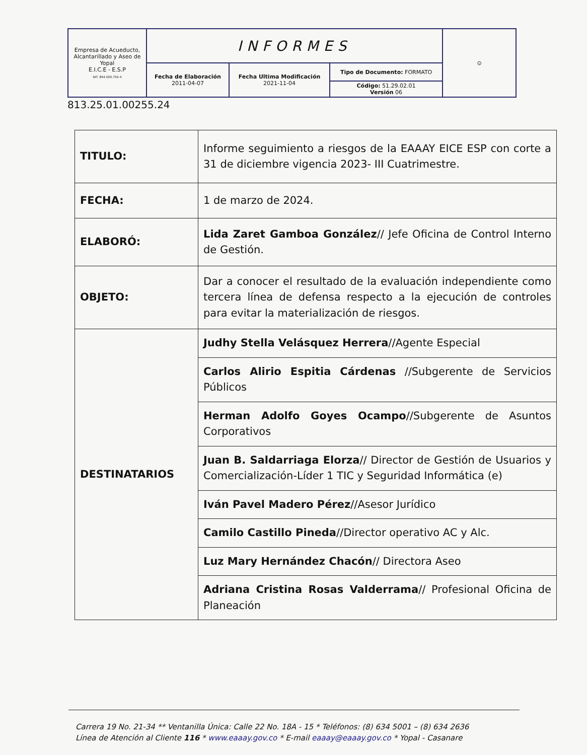| Empresa de Acueducto, Alcantarillado y Aseo de Yopal E.I.C.E - E.S.P NIT. 844.000.755-4 | INFORMES | | | ⊙ |
| | Fecha de Elaboración 2011-04-07 | Fecha Ultima Modificación 2021-11-04 | Tipo de Documento: FORMATO | |
| | | | Código: 51.29.02.01 Versión 06 | |
813.25.01.00255.24
| TITULO: | Informe seguimiento a riesgos de la EAAAY EICE ESP con corte a 31 de diciembre vigencia 2023- III Cuatrimestre. |
| FECHA: | 1 de marzo de 2024. |
| ELABORÓ: | Lida Zaret Gamboa González // Jefe Oficina de Control Interno de Gestión. |
| OBJETO: | Dar a conocer el resultado de la evaluación independiente como tercera línea de defensa respecto a la ejecución de controles para evitar la materialización de riesgos. |
| DESTINATARIOS | Judhy Stella Velásquez Herrera //Agente Especial |
| | Carlos Alirio Espitia Cárdenas //Subgerente de Servicios Públicos |
| | Herman Adolfo Goyes Ocampo //Subgerente de Asuntos Corporativos |
| | Juan B. Saldarriaga Elorza // Director de Gestión de Usuarios y Comercialización-Líder 1 TIC y Seguridad Informática (e) |
| | Iván Pavel Madero Pérez //Asesor Jurídico |
| | Camilo Castillo Pineda //Director operativo AC y Alc. |
| | Luz Mary Hernández Chacón // Directora Aseo |
| | Adriana Cristina Rosas Valderrama // Profesional Oficina de Planeación |
Carrera 19 No. 21-34 ** Ventanilla Única: Calle 22 No. 18A - 15 * Teléfonos: (8) 634 5001 – (8) 634 2636
Línea de Atención al Cliente 116 * www.eaaay.gov.co * E-mail eaaay@eaaay.gov.co * Yopal - Casanare